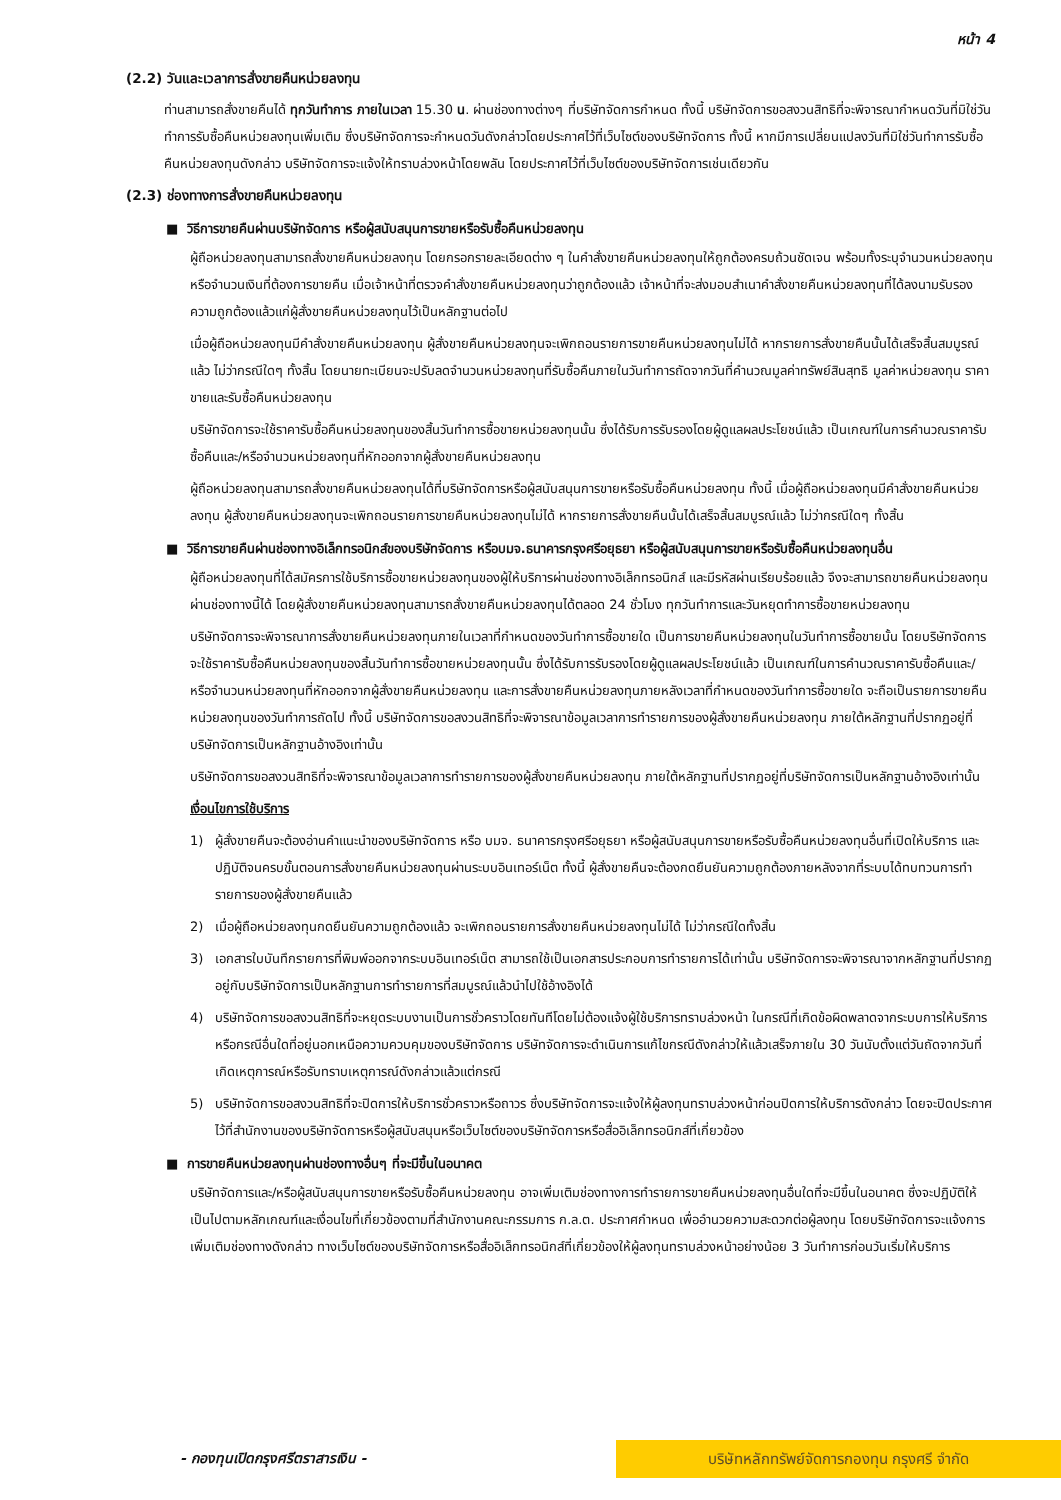หน้า 4
(2.2) วันและเวลาการสั่งขายคืนหน่วยลงทุน
ท่านสามารถสั่งขายคืนได้ ทุกวันทำการ ภายในเวลา 15.30 น. ผ่านช่องทางต่างๆ ที่บริษัทจัดการกำหนด ทั้งนี้ บริษัทจัดการขอสงวนสิทธิที่จะพิจารณากำหนดวันที่มิใช่วันทำการรับซื้อคืนหน่วยลงทุนเพิ่มเติม ซึ่งบริษัทจัดการจะกำหนดวันดังกล่าวโดยประกาศไว้ที่เว็บไซต์ของบริษัทจัดการ ทั้งนี้ หากมีการเปลี่ยนแปลงวันที่มิใช่วันทำการรับซื้อคืนหน่วยลงทุนดังกล่าว บริษัทจัดการจะแจ้งให้ทราบล่วงหน้าโดยพลัน โดยประกาศไว้ที่เว็บไซต์ของบริษัทจัดการเช่นเดียวกัน
(2.3) ช่องทางการสั่งขายคืนหน่วยลงทุน
■ วิธีการขายคืนผ่านบริษัทจัดการ หรือผู้สนับสนุนการขายหรือรับซื้อคืนหน่วยลงทุน
ผู้ถือหน่วยลงทุนสามารถสั่งขายคืนหน่วยลงทุน โดยกรอกรายละเอียดต่าง ๆ ในคำสั่งขายคืนหน่วยลงทุนให้ถูกต้องครบถ้วนชัดเจน พร้อมทั้งระบุจำนวนหน่วยลงทุนหรือจำนวนเงินที่ต้องการขายคืน เมื่อเจ้าหน้าที่ตรวจคำสั่งขายคืนหน่วยลงทุนว่าถูกต้องแล้ว เจ้าหน้าที่จะส่งมอบสำเนาคำสั่งขายคืนหน่วยลงทุนที่ได้ลงนามรับรองความถูกต้องแล้วแก่ผู้สั่งขายคืนหน่วยลงทุนไว้เป็นหลักฐานต่อไป
เมื่อผู้ถือหน่วยลงทุนมีคำสั่งขายคืนหน่วยลงทุน ผู้สั่งขายคืนหน่วยลงทุนจะเพิกถอนรายการขายคืนหน่วยลงทุนไม่ได้ หากรายการสั่งขายคืนนั้นได้เสร็จสิ้นสมบูรณ์แล้ว ไม่ว่ากรณีใดๆ ทั้งสิ้น โดยนายทะเบียนจะปรับลดจำนวนหน่วยลงทุนที่รับซื้อคืนภายในวันทำการถัดจากวันที่คำนวณมูลค่าทรัพย์สินสุทธิ มูลค่าหน่วยลงทุน ราคาขายและรับซื้อคืนหน่วยลงทุน
บริษัทจัดการจะใช้ราคารับซื้อคืนหน่วยลงทุนของสิ้นวันทำการซื้อขายหน่วยลงทุนนั้น ซึ่งได้รับการรับรองโดยผู้ดูแลผลประโยชน์แล้ว เป็นเกณฑ์ในการคำนวณราคารับซื้อคืนและ/หรือจำนวนหน่วยลงทุนที่หักออกจากผู้สั่งขายคืนหน่วยลงทุน
ผู้ถือหน่วยลงทุนสามารถสั่งขายคืนหน่วยลงทุนได้ที่บริษัทจัดการหรือผู้สนับสนุนการขายหรือรับซื้อคืนหน่วยลงทุน ทั้งนี้ เมื่อผู้ถือหน่วยลงทุนมีคำสั่งขายคืนหน่วยลงทุน ผู้สั่งขายคืนหน่วยลงทุนจะเพิกถอนรายการขายคืนหน่วยลงทุนไม่ได้ หากรายการสั่งขายคืนนั้นได้เสร็จสิ้นสมบูรณ์แล้ว ไม่ว่ากรณีใดๆ ทั้งสิ้น
■ วิธีการขายคืนผ่านช่องทางอิเล็กทรอนิกส์ของบริษัทจัดการ หรือบมจ.ธนาคารกรุงศรีอยุธยา หรือผู้สนับสนุนการขายหรือรับซื้อคืนหน่วยลงทุนอื่น
ผู้ถือหน่วยลงทุนที่ได้สมัครการใช้บริการซื้อขายหน่วยลงทุนของผู้ให้บริการผ่านช่องทางอิเล็กทรอนิกส์ และมีรหัสผ่านเรียบร้อยแล้ว จึงจะสามารถขายคืนหน่วยลงทุนผ่านช่องทางนี้ได้ โดยผู้สั่งขายคืนหน่วยลงทุนสามารถสั่งขายคืนหน่วยลงทุนได้ตลอด 24 ชั่วโมง ทุกวันทำการและวันหยุดทำการซื้อขายหน่วยลงทุน
บริษัทจัดการจะพิจารณาการสั่งขายคืนหน่วยลงทุนภายในเวลาที่กำหนดของวันทำการซื้อขายใด เป็นการขายคืนหน่วยลงทุนในวันทำการซื้อขายนั้น โดยบริษัทจัดการจะใช้ราคารับซื้อคืนหน่วยลงทุนของสิ้นวันทำการซื้อขายหน่วยลงทุนนั้น ซึ่งได้รับการรับรองโดยผู้ดูแลผลประโยชน์แล้ว เป็นเกณฑ์ในการคำนวณราคารับซื้อคืนและ/หรือจำนวนหน่วยลงทุนที่หักออกจากผู้สั่งขายคืนหน่วยลงทุน และการสั่งขายคืนหน่วยลงทุนภายหลังเวลาที่กำหนดของวันทำการซื้อขายใด จะถือเป็นรายการขายคืนหน่วยลงทุนของวันทำการถัดไป ทั้งนี้ บริษัทจัดการขอสงวนสิทธิที่จะพิจารณาข้อมูลเวลาการทำรายการของผู้สั่งขายคืนหน่วยลงทุน ภายใต้หลักฐานที่ปรากฏอยู่ที่บริษัทจัดการเป็นหลักฐานอ้างอิงเท่านั้น
บริษัทจัดการขอสงวนสิทธิที่จะพิจารณาข้อมูลเวลาการทำรายการของผู้สั่งขายคืนหน่วยลงทุน ภายใต้หลักฐานที่ปรากฏอยู่ที่บริษัทจัดการเป็นหลักฐานอ้างอิงเท่านั้น
เงื่อนไขการใช้บริการ
1) ผู้สั่งขายคืนจะต้องอ่านคำแนะนำของบริษัทจัดการ หรือ บมจ. ธนาคารกรุงศรีอยุธยา หรือผู้สนับสนุนการขายหรือรับซื้อคืนหน่วยลงทุนอื่นที่เปิดให้บริการ และปฏิบัติจนครบขั้นตอนการสั่งขายคืนหน่วยลงทุนผ่านระบบอินเทอร์เน็ต ทั้งนี้ ผู้สั่งขายคืนจะต้องกดยืนยันความถูกต้องภายหลังจากที่ระบบได้ทบทวนการทำรายการของผู้สั่งขายคืนแล้ว
2) เมื่อผู้ถือหน่วยลงทุนกดยืนยันความถูกต้องแล้ว จะเพิกถอนรายการสั่งขายคืนหน่วยลงทุนไม่ได้ ไม่ว่ากรณีใดทั้งสิ้น
3) เอกสารใบบันทึกรายการที่พิมพ์ออกจากระบบอินเทอร์เน็ต สามารถใช้เป็นเอกสารประกอบการทำรายการได้เท่านั้น บริษัทจัดการจะพิจารณาจากหลักฐานที่ปรากฏอยู่กับบริษัทจัดการเป็นหลักฐานการทำรายการที่สมบูรณ์แล้วนำไปใช้อ้างอิงได้
4) บริษัทจัดการขอสงวนสิทธิที่จะหยุดระบบงานเป็นการชั่วคราวโดยทันทีโดยไม่ต้องแจ้งผู้ใช้บริการทราบล่วงหน้า ในกรณีที่เกิดข้อผิดพลาดจากระบบการให้บริการ หรือกรณีอื่นใดที่อยู่นอกเหนือความควบคุมของบริษัทจัดการ บริษัทจัดการจะดำเนินการแก้ไขกรณีดังกล่าวให้แล้วเสร็จภายใน 30 วันนับตั้งแต่วันถัดจากวันที่เกิดเหตุการณ์หรือรับทราบเหตุการณ์ดังกล่าวแล้วแต่กรณี
5) บริษัทจัดการขอสงวนสิทธิที่จะปิดการให้บริการชั่วคราวหรือถาวร ซึ่งบริษัทจัดการจะแจ้งให้ผู้ลงทุนทราบล่วงหน้าก่อนปิดการให้บริการดังกล่าว โดยจะปิดประกาศไว้ที่สำนักงานของบริษัทจัดการหรือผู้สนับสนุนหรือเว็บไซต์ของบริษัทจัดการหรือสื่ออิเล็กทรอนิกส์ที่เกี่ยวข้อง
■ การขายคืนหน่วยลงทุนผ่านช่องทางอื่นๆ ที่จะมีขึ้นในอนาคต
บริษัทจัดการและ/หรือผู้สนับสนุนการขายหรือรับซื้อคืนหน่วยลงทุน อาจเพิ่มเติมช่องทางการทำรายการขายคืนหน่วยลงทุนอื่นใดที่จะมีขึ้นในอนาคต ซึ่งจะปฏิบัติให้เป็นไปตามหลักเกณฑ์และเงื่อนไขที่เกี่ยวข้องตามที่สำนักงานคณะกรรมการ ก.ล.ต. ประกาศกำหนด เพื่ออำนวยความสะดวกต่อผู้ลงทุน โดยบริษัทจัดการจะแจ้งการเพิ่มเติมช่องทางดังกล่าว ทางเว็บไซต์ของบริษัทจัดการหรือสื่ออิเล็กทรอนิกส์ที่เกี่ยวข้องให้ผู้ลงทุนทราบล่วงหน้าอย่างน้อย 3 วันทำการก่อนวันเริ่มให้บริการ
- กองทุนเปิดกรุงศรีตราสารเงิน -
บริษัทหลักทรัพย์จัดการกองทุน กรุงศรี จำกัด